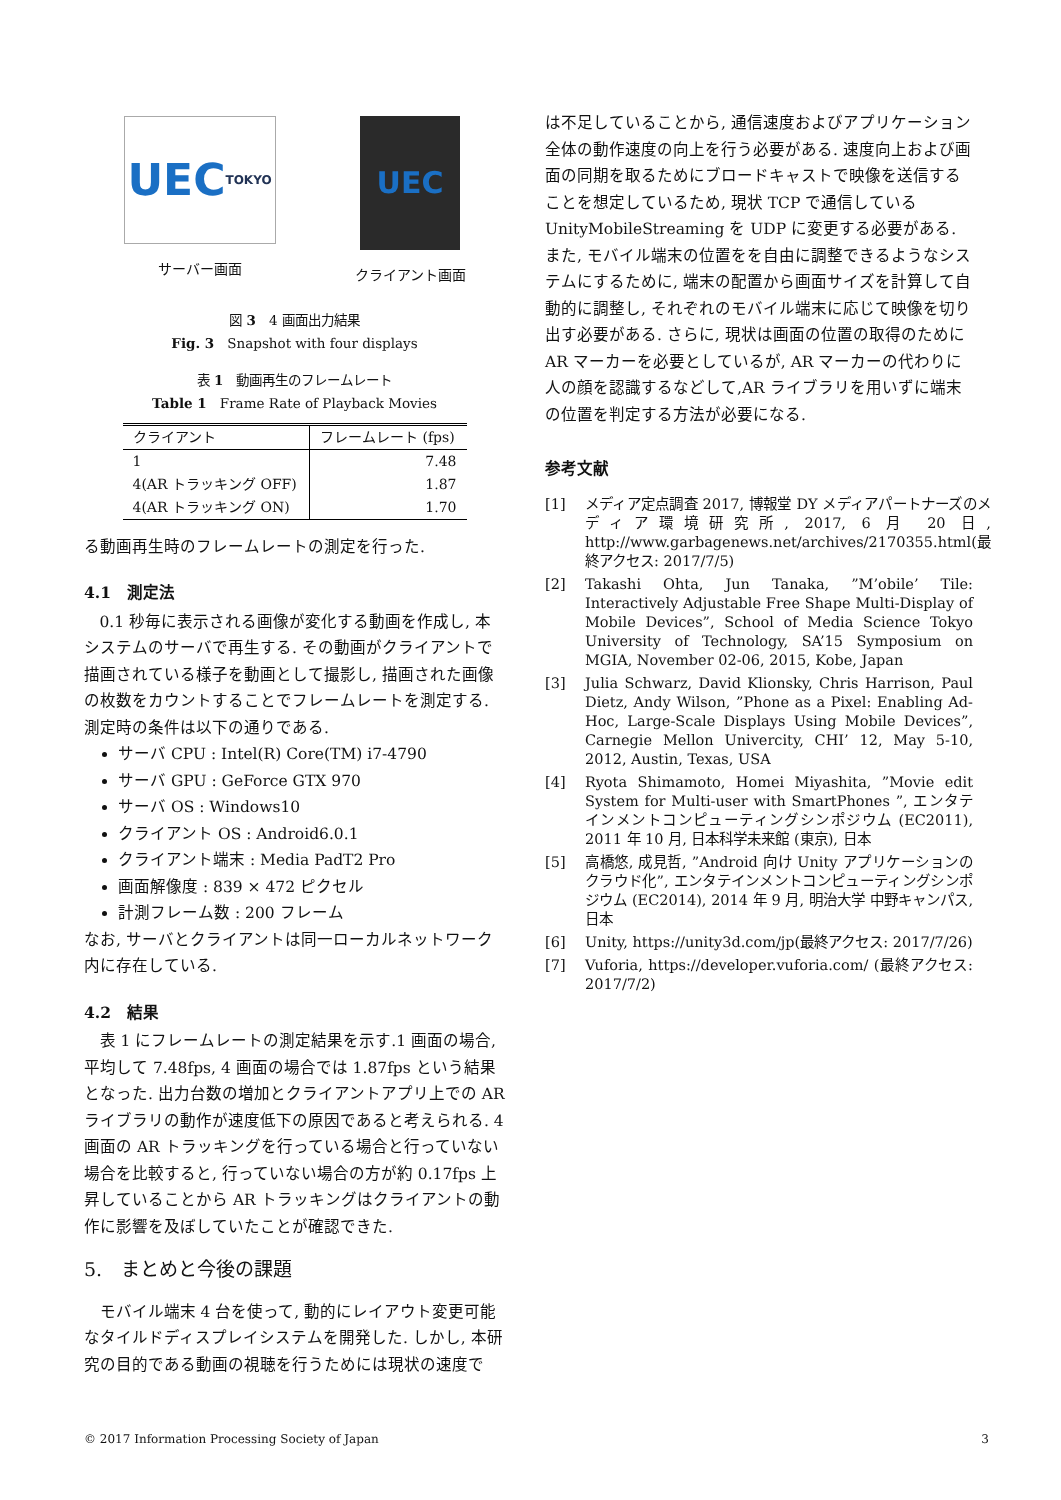UEC TOKYO
サーバー画面
UEC
クライアント画面
図 3　4 画面出力結果
Fig. 3　Snapshot with four displays
表 1　動画再生のフレームレート
Table 1　Frame Rate of Playback Movies
| クライアント | フレームレート (fps) |
| --- | --- |
| 1 | 7.48 |
| 4(AR トラッキング OFF) | 1.87 |
| 4(AR トラッキング ON) | 1.70 |
る動画再生時のフレームレートの測定を行った.
4.1　測定法
0.1 秒毎に表示される画像が変化する動画を作成し, 本システムのサーバで再生する. その動画がクライアントで描画されている様子を動画として撮影し, 描画された画像の枚数をカウントすることでフレームレートを測定する. 測定時の条件は以下の通りである.
サーバ CPU : Intel(R) Core(TM) i7-4790
サーバ GPU : GeForce GTX 970
サーバ OS : Windows10
クライアント OS : Android6.0.1
クライアント端末 : Media PadT2 Pro
画面解像度 : 839 × 472 ピクセル
計測フレーム数 : 200 フレーム
なお, サーバとクライアントは同一ローカルネットワーク内に存在している.
4.2　結果
表 1 にフレームレートの測定結果を示す.1 画面の場合, 平均して 7.48fps, 4 画面の場合では 1.87fps という結果となった. 出力台数の増加とクライアントアプリ上での AR ライブラリの動作が速度低下の原因であると考えられる. 4 画面の AR トラッキングを行っている場合と行っていない場合を比較すると, 行っていない場合の方が約 0.17fps 上昇していることから AR トラッキングはクライアントの動作に影響を及ぼしていたことが確認できた.
5.　まとめと今後の課題
モバイル端末 4 台を使って, 動的にレイアウト変更可能なタイルドディスプレイシステムを開発した. しかし, 本研究の目的である動画の視聴を行うためには現状の速度で
は不足していることから, 通信速度およびアプリケーション全体の動作速度の向上を行う必要がある. 速度向上および画面の同期を取るためにブロードキャストで映像を送信することを想定しているため, 現状 TCP で通信している UnityMobileStreaming を UDP に変更する必要がある. また, モバイル端末の位置をを自由に調整できるようなシステムにするために, 端末の配置から画面サイズを計算して自動的に調整し, それぞれのモバイル端末に応じて映像を切り出す必要がある. さらに, 現状は画面の位置の取得のために AR マーカーを必要としているが, AR マーカーの代わりに人の顔を認識するなどして,AR ライブラリを用いずに端末の位置を判定する方法が必要になる.
参考文献
[1] メディア定点調査 2017, 博報堂 DY メディアパートナーズのメディア環境研究所, 2017, 6 月 20 日, http://www.garbagenews.net/archives/2170355.html(最終アクセス: 2017/7/5)
[2] Takashi Ohta, Jun Tanaka, ”M’obile’ Tile: Interactively Adjustable Free Shape Multi-Display of Mobile Devices”, School of Media Science Tokyo University of Technology, SA’15 Symposium on MGIA, November 02-06, 2015, Kobe, Japan
[3] Julia Schwarz, David Klionsky, Chris Harrison, Paul Dietz, Andy Wilson, ”Phone as a Pixel: Enabling Ad-Hoc, Large-Scale Displays Using Mobile Devices”, Carnegie Mellon Univercity, CHI’ 12, May 5-10, 2012, Austin, Texas, USA
[4] Ryota Shimamoto, Homei Miyashita, ”Movie edit System for Multi-user with SmartPhones ”, エンタテインメントコンピューティングシンポジウム (EC2011), 2011 年 10 月, 日本科学未来館 (東京), 日本
[5] 高橋悠, 成見哲, ”Android 向け Unity アプリケーションのクラウド化”, エンタテインメントコンピューティングシンポジウム (EC2014), 2014 年 9 月, 明治大学 中野キャンパス, 日本
[6] Unity, https://unity3d.com/jp(最終アクセス: 2017/7/26)
[7] Vuforia, https://developer.vuforia.com/ (最終アクセス: 2017/7/2)
© 2017 Information Processing Society of Japan 3